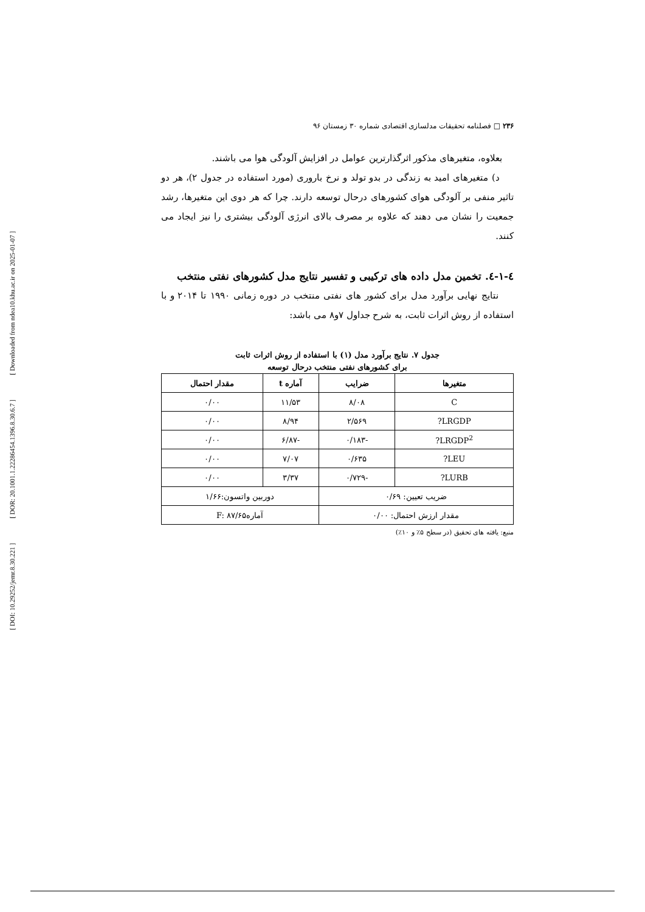[ Downloaded from ndea10.khu.ac.ir on 2025-01-07 ]
[ DOR: 20.1001.1.22286454.1396.8.30.6.7 ]
[ DOI: 10.29252/jemr.8.30.221 ]
۲۳۶ □ فصلنامه تحقیقات مدلسازی اقتصادی شماره ۳۰ زمستان ۹۶
بعلاوه، متغیرهای مذکور اثرگذارترین عوامل در افزایش آلودگی هوا می باشند.
د) متغیرهای امید به زندگی در بدو تولد و نرخ باروری (مورد استفاده در جدول ۲)، هر دو تاثیر منفی بر آلودگی هوای کشورهای درحال توسعه دارند. چرا که هر دوی این متغیرها، رشد جمعیت را نشان می دهند که علاوه بر مصرف بالای انرژی آلودگی بیشتری را نیز ایجاد می کنند.
٤-١-٤. تخمین مدل داده های ترکیبی و تفسیر نتایج مدل کشورهای نفتی منتخب
نتایج نهایی برآورد مدل برای کشور های نفتی منتخب در دوره زمانی ۱۹۹۰ تا ۲۰۱۴ و با استفاده از روش اثرات ثابت، به شرح جداول ۷و۸ می باشد:
جدول ۷. نتایج برآورد مدل (۱) با استفاده از روش اثرات ثابت
برای کشورهای نفتی منتخب درحال توسعه
| متغیرها | ضرایب | آماره t | مقدار احتمال |
| --- | --- | --- | --- |
| C | ۸/۰۸ | ۱۱/۵۳ | ۰/۰۰ |
| LRGDP? | ۲/۵۶۹ | ۸/۹۴ | ۰/۰۰ |
| LRGDP<sup>2</sup>? | -۰/۱۸۳ | -۶/۸۷ | ۰/۰۰ |
| LEU? | ۰/۶۳۵ | ۷/۰۷ | ۰/۰۰ |
| LURB? | -۰/۷۲۹ | ۳/۳۷ | ۰/۰۰ |
| ضریب تعیین: ۰/۶۹ | | دوربین واتسون:۱/۶۶ | |
| مقدار ارزش احتمال: ۰/۰۰ | | آمارهF: ۸۷/۶۵ | |
منبع: یافته های تحقیق (در سطح ۵٪ و ۱۰٪)